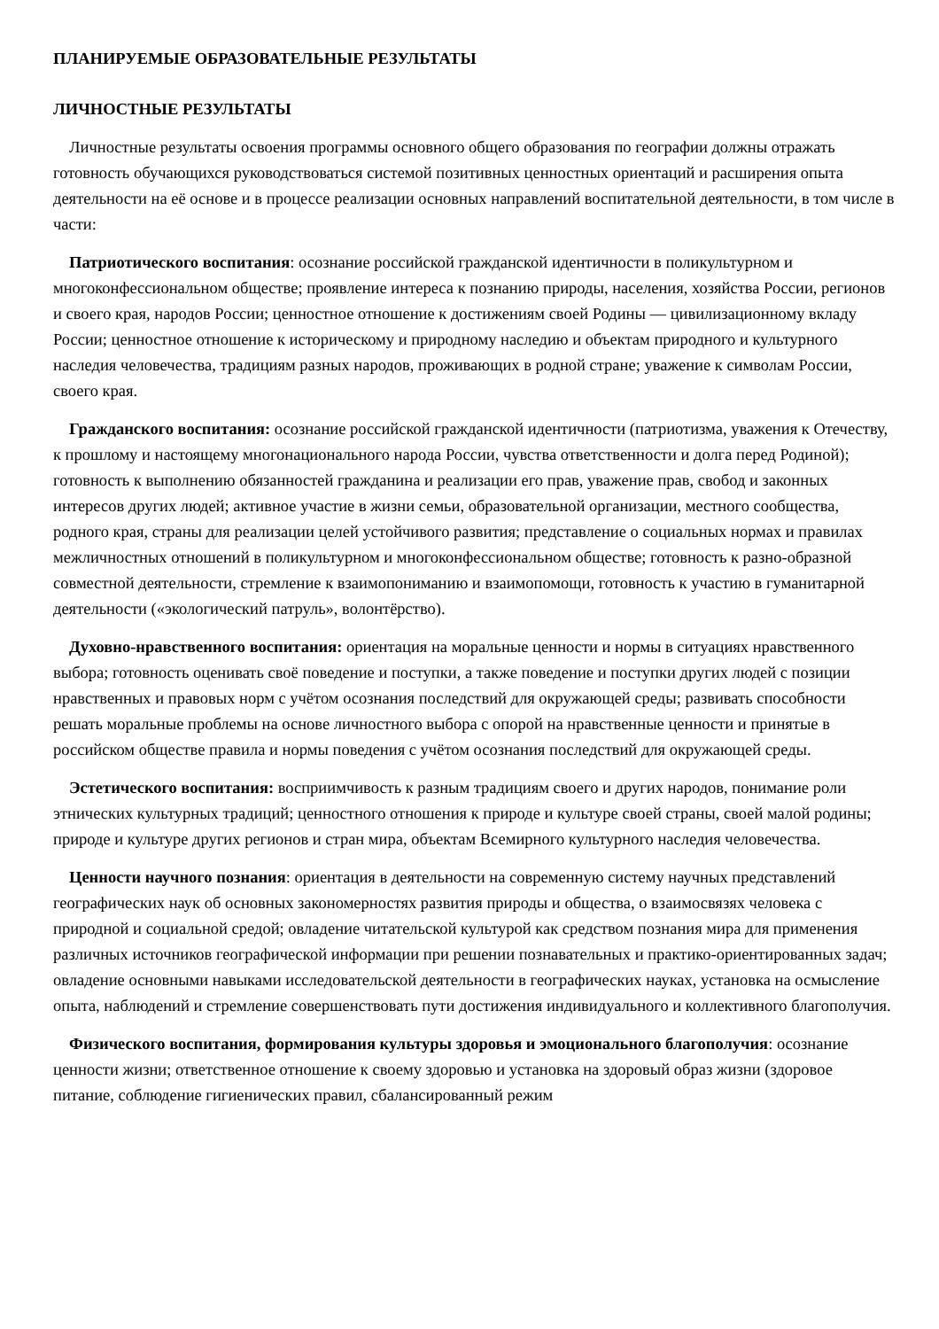ПЛАНИРУЕМЫЕ ОБРАЗОВАТЕЛЬНЫЕ РЕЗУЛЬТАТЫ
ЛИЧНОСТНЫЕ РЕЗУЛЬТАТЫ
Личностные результаты освоения программы основного общего образования по географии должны отражать готовность обучающихся руководствоваться системой позитивных ценностных ориентаций и расширения опыта деятельности на её основе и в процессе реализации основных направлений воспитательной деятельности, в том числе в части:
Патриотического воспитания: осознание российской гражданской идентичности в поликультурном и многоконфессиональном обществе; проявление интереса к познанию природы, населения, хозяйства России, регионов и своего края, народов России; ценностное отношение к достижениям своей Родины — цивилизационному вкладу России; ценностное отношение к историческому и природному наследию и объектам природного и культурного наследия человечества, традициям разных народов, проживающих в родной стране; уважение к символам России, своего края.
Гражданского воспитания: осознание российской гражданской идентичности (патриотизма, уважения к Отечеству, к прошлому и настоящему многонационального народа России, чувства ответственности и долга перед Родиной); готовность к выполнению обязанностей гражданина и реализации его прав, уважение прав, свобод и законных интересов других людей; активное участие в жизни семьи, образовательной организации, местного сообщества, родного края, страны для реализации целей устойчивого развития; представление о социальных нормах и правилах межличностных отношений в поликультурном и многоконфессиональном обществе; готовность к разно-образной совместной деятельности, стремление к взаимопониманию и взаимопомощи, готовность к участию в гуманитарной деятельности («экологический патруль», волонтёрство).
Духовно-нравственного воспитания: ориентация на моральные ценности и нормы в ситуациях нравственного выбора; готовность оценивать своё поведение и поступки, а также поведение и поступки других людей с позиции нравственных и правовых норм с учётом осознания последствий для окружающей среды; развивать способности решать моральные проблемы на основе личностного выбора с опорой на нравственные ценности и принятые в российском обществе правила и нормы поведения с учётом осознания последствий для окружающей среды.
Эстетического воспитания: восприимчивость к разным традициям своего и других народов, понимание роли этнических культурных традиций; ценностного отношения к природе и культуре своей страны, своей малой родины; природе и культуре других регионов и стран мира, объектам Всемирного культурного наследия человечества.
Ценности научного познания: ориентация в деятельности на современную систему научных представлений географических наук об основных закономерностях развития природы и общества, о взаимосвязях человека с природной и социальной средой; овладение читательской культурой как средством познания мира для применения различных источников географической информации при решении познавательных и практико-ориентированных задач; овладение основными навыками исследовательской деятельности в географических науках, установка на осмысление опыта, наблюдений и стремление совершенствовать пути достижения индивидуального и коллективного благополучия.
Физического воспитания, формирования культуры здоровья и эмоционального благополучия: осознание ценности жизни; ответственное отношение к своему здоровью и установка на здоровый образ жизни (здоровое питание, соблюдение гигиенических правил, сбалансированный режим